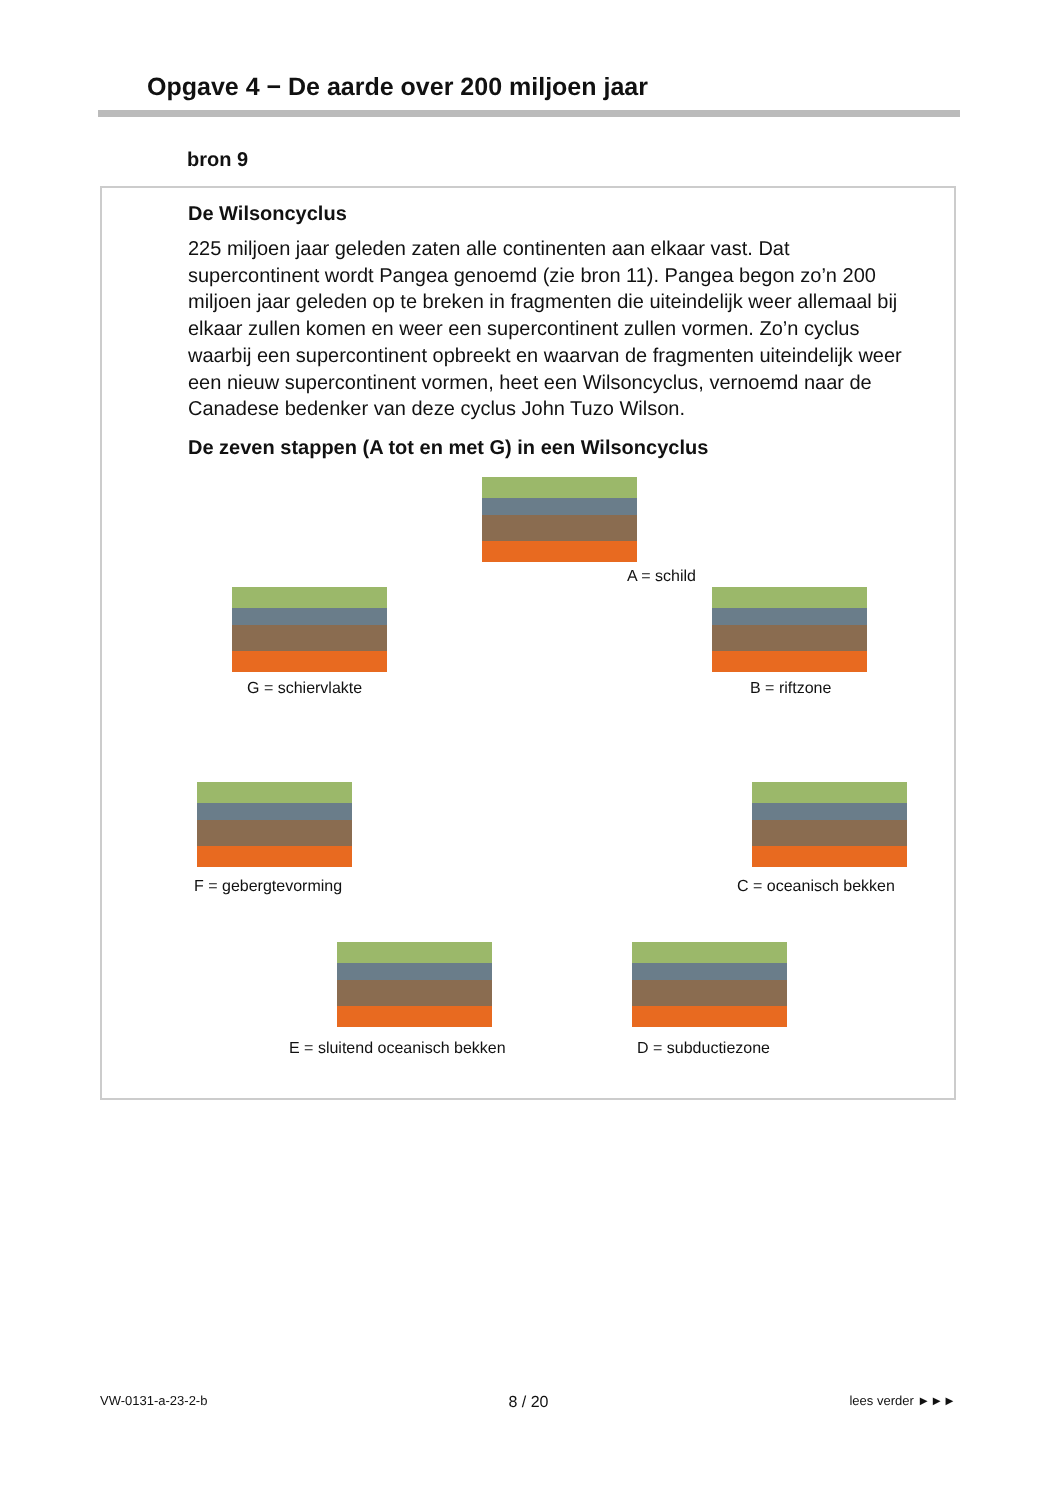Opgave 4 − De aarde over 200 miljoen jaar
bron 9
De Wilsoncyclus
225 miljoen jaar geleden zaten alle continenten aan elkaar vast. Dat supercontinent wordt Pangea genoemd (zie bron 11). Pangea begon zo’n 200 miljoen jaar geleden op te breken in fragmenten die uiteindelijk weer allemaal bij elkaar zullen komen en weer een supercontinent zullen vormen. Zo’n cyclus waarbij een supercontinent opbreekt en waarvan de fragmenten uiteindelijk weer een nieuw supercontinent vormen, heet een Wilsoncyclus, vernoemd naar de Canadese bedenker van deze cyclus John Tuzo Wilson.
De zeven stappen (A tot en met G) in een Wilsoncyclus
A = schild
B = riftzone
C = oceanisch bekken
D = subductiezone
E = sluitend oceanisch bekken
F = gebergtevorming
G = schiervlakte
VW-0131-a-23-2-b 8 / 20 lees verder ►►►